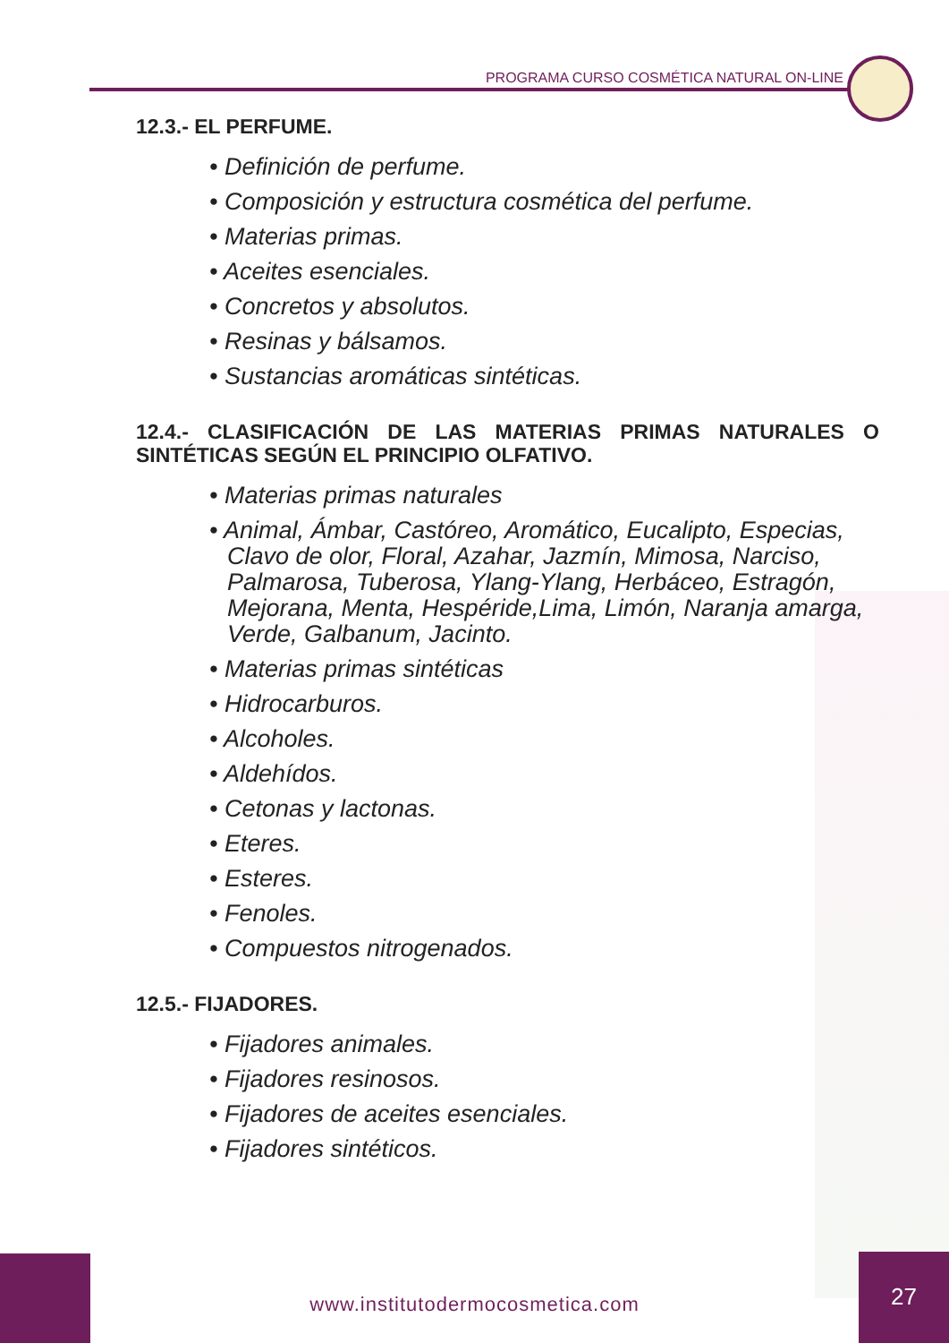PROGRAMA CURSO COSMÉTICA NATURAL ON-LINE
12.3.- EL PERFUME.
• Definición de perfume.
• Composición y estructura cosmética del perfume.
• Materias primas.
• Aceites esenciales.
• Concretos y absolutos.
• Resinas y bálsamos.
• Sustancias aromáticas sintéticas.
12.4.- CLASIFICACIÓN DE LAS MATERIAS PRIMAS NATURALES O SINTÉTICAS SEGÚN EL PRINCIPIO OLFATIVO.
• Materias primas naturales
• Animal, Ámbar, Castóreo, Aromático, Eucalipto, Especias, Clavo de olor, Floral, Azahar, Jazmín, Mimosa, Narciso, Palmarosa, Tuberosa, Ylang-Ylang, Herbáceo, Estragón, Mejorana, Menta, Hespéride,Lima, Limón, Naranja amarga, Verde, Galbanum, Jacinto.
• Materias primas sintéticas
• Hidrocarburos.
• Alcoholes.
• Aldehídos.
• Cetonas y lactonas.
• Eteres.
• Esteres.
• Fenoles.
• Compuestos nitrogenados.
12.5.- FIJADORES.
• Fijadores animales.
• Fijadores resinosos.
• Fijadores de aceites esenciales.
• Fijadores sintéticos.
www.institutodermocosmetica.com
27